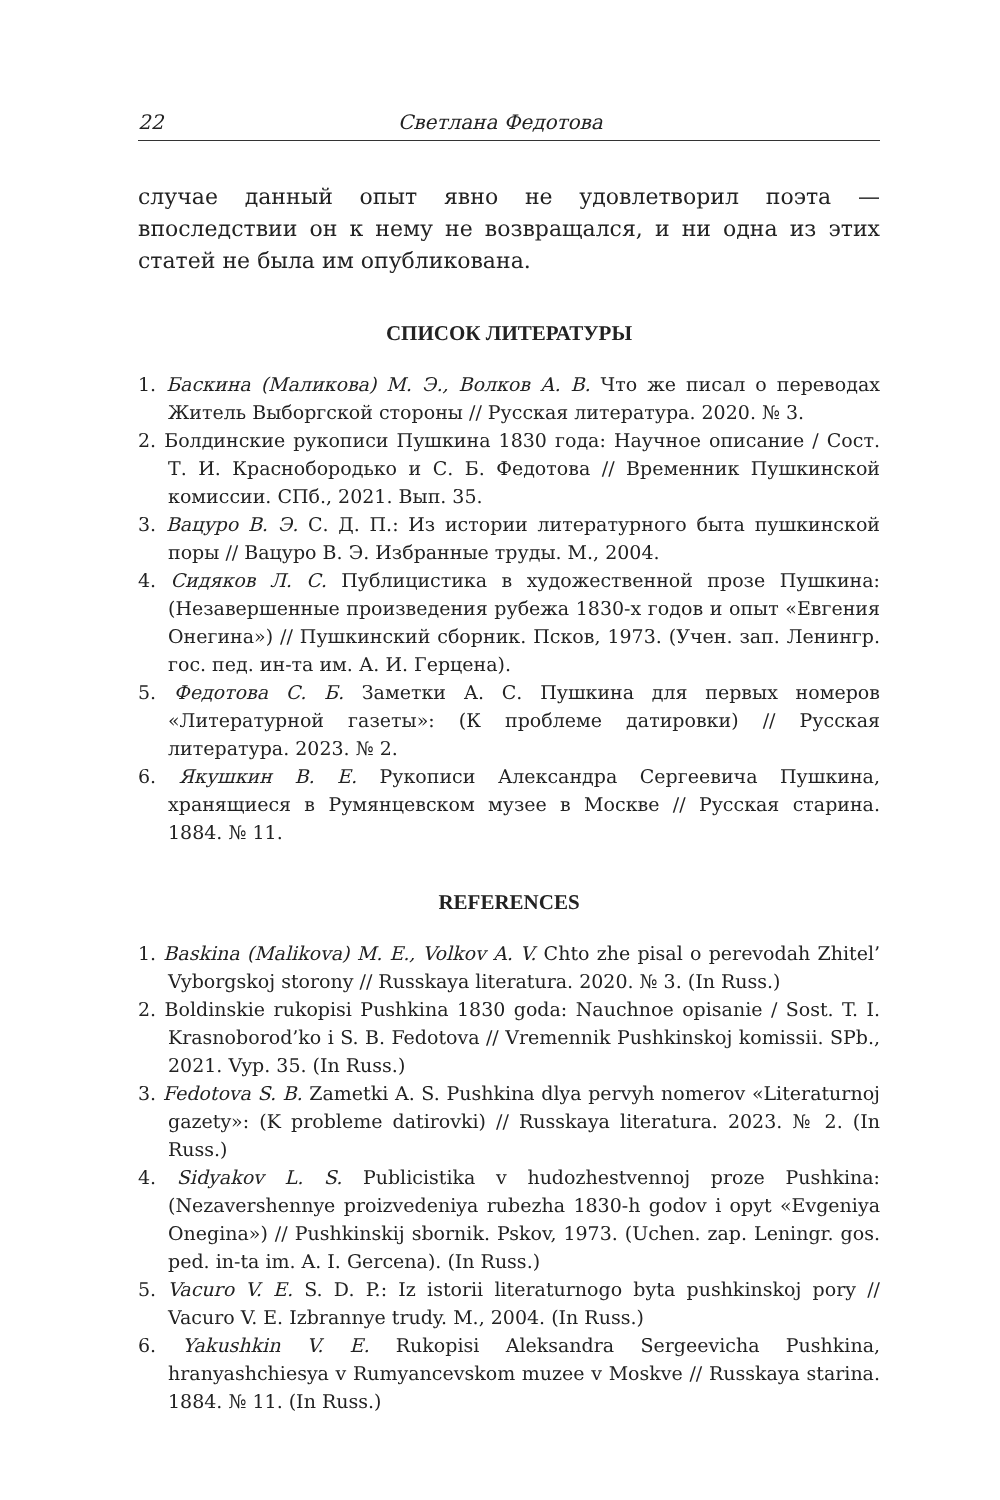22 Светлана Федотова
случае данный опыт явно не удовлетворил поэта — впоследствии он к нему не возвращался, и ни одна из этих статей не была им опубликована.
СПИСОК ЛИТЕРАТУРЫ
1. Баскина (Маликова) М. Э., Волков А. В. Что же писал о переводах Житель Выборгской стороны // Русская литература. 2020. № 3.
2. Болдинские рукописи Пушкина 1830 года: Научное описание / Сост. Т. И. Краснобородько и С. Б. Федотова // Временник Пушкинской комиссии. СПб., 2021. Вып. 35.
3. Вацуро В. Э. С. Д. П.: Из истории литературного быта пушкинской поры // Вацуро В. Э. Избранные труды. М., 2004.
4. Сидяков Л. С. Публицистика в художественной прозе Пушкина: (Незавершенные произведения рубежа 1830-х годов и опыт «Евгения Онегина») // Пушкинский сборник. Псков, 1973. (Учен. зап. Ленингр. гос. пед. ин-та им. А. И. Герцена).
5. Федотова С. Б. Заметки А. С. Пушкина для первых номеров «Литературной газеты»: (К проблеме датировки) // Русская литература. 2023. № 2.
6. Якушкин В. Е. Рукописи Александра Сергеевича Пушкина, хранящиеся в Румянцевском музее в Москве // Русская старина. 1884. № 11.
REFERENCES
1. Baskina (Malikova) M. E., Volkov A. V. Chto zhe pisal o perevodah Zhitel’ Vyborgskoj storony // Russkaya literatura. 2020. № 3. (In Russ.)
2. Boldinskie rukopisi Pushkina 1830 goda: Nauchnoe opisanie / Sost. T. I. Krasnoborod’ko i S. B. Fedotova // Vremennik Pushkinskoj komissii. SPb., 2021. Vyp. 35. (In Russ.)
3. Fedotova S. B. Zametki A. S. Pushkina dlya pervyh nomerov «Literaturnoj gazety»: (K probleme datirovki) // Russkaya literatura. 2023. № 2. (In Russ.)
4. Sidyakov L. S. Publicistika v hudozhestvennoj proze Pushkina: (Nezavershennye proizvedeniya rubezha 1830-h godov i opyt «Evgeniya Onegina») // Pushkinskij sbornik. Pskov, 1973. (Uchen. zap. Leningr. gos. ped. in-ta im. A. I. Gercena). (In Russ.)
5. Vacuro V. E. S. D. P.: Iz istorii literaturnogo byta pushkinskoj pory // Vacuro V. E. Izbrannye trudy. M., 2004. (In Russ.)
6. Yakushkin V. E. Rukopisi Aleksandra Sergeevicha Pushkina, hranyashchiesya v Rumyancevskom muzee v Moskve // Russkaya starina. 1884. № 11. (In Russ.)